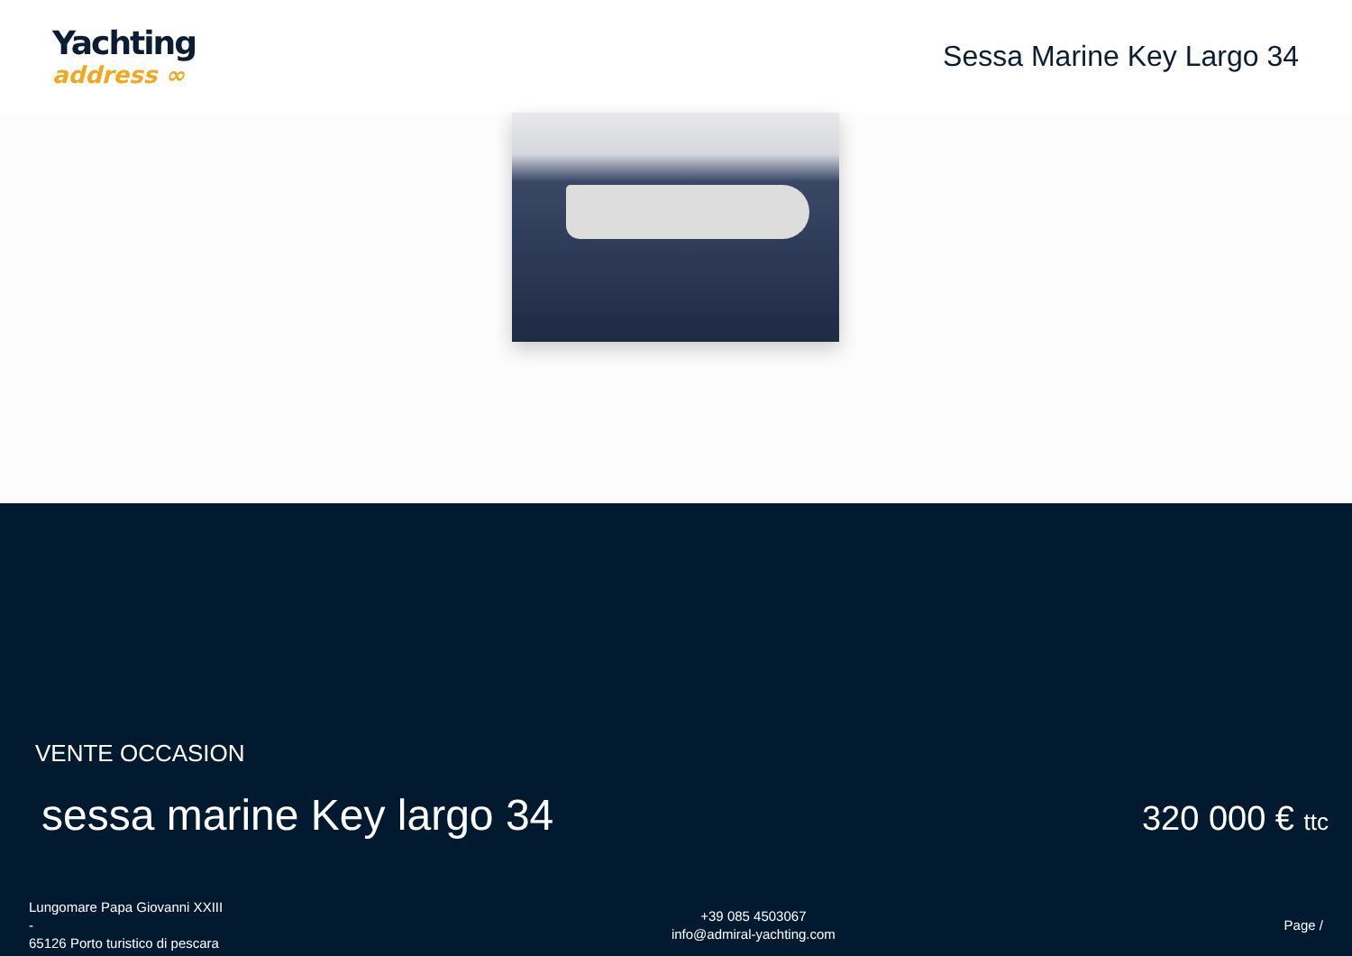Yachting
address ∞
Sessa Marine Key Largo 34
VENTE OCCASION
sessa marine Key largo 34
320 000 € ttc
Lungomare Papa Giovanni XXIII
-
65126 Porto turistico di pescara
+39 085 4503067
info@admiral-yachting.com
Page /